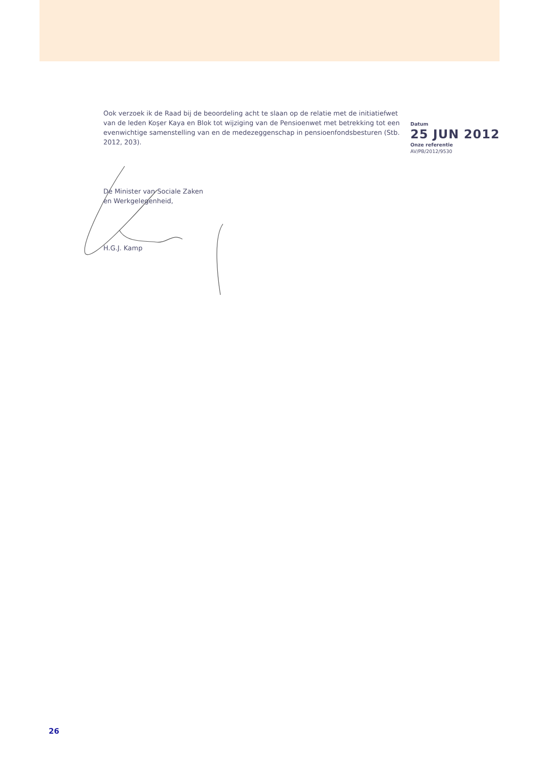Ook verzoek ik de Raad bij de beoordeling acht te slaan op de relatie met de initiatiefwet van de leden Koşer Kaya en Blok tot wijziging van de Pensioenwet met betrekking tot een evenwichtige samenstelling van en de medezeggenschap in pensioenfondsbesturen (Stb. 2012, 203).
De Minister van Sociale Zaken
en Werkgelegenheid,
H.G.J. Kamp
Datum
25 JUN 2012
Onze referentie
AV/PB/2012/9530
26